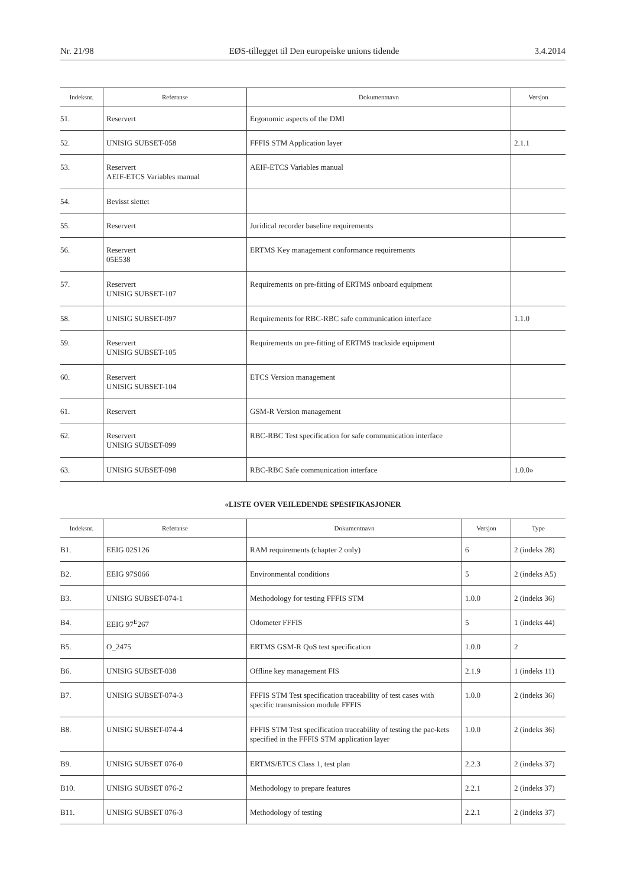Nr. 21/98 EØS-tillegget til Den europeiske unions tidende 3.4.2014
| Indeksnr. | Referanse | Dokumentnavn | Versjon |
| --- | --- | --- | --- |
| 51. | Reservert | Ergonomic aspects of the DMI | |
| 52. | UNISIG SUBSET-058 | FFFIS STM Application layer | 2.1.1 |
| 53. | Reservert AEIF-ETCS Variables manual | AEIF-ETCS Variables manual | |
| 54. | Bevisst slettet | | |
| 55. | Reservert | Juridical recorder baseline requirements | |
| 56. | Reservert 05E538 | ERTMS Key management conformance requirements | |
| 57. | Reservert UNISIG SUBSET-107 | Requirements on pre-fitting of ERTMS onboard equipment | |
| 58. | UNISIG SUBSET-097 | Requirements for RBC-RBC safe communication interface | 1.1.0 |
| 59. | Reservert UNISIG SUBSET-105 | Requirements on pre-fitting of ERTMS trackside equipment | |
| 60. | Reservert UNISIG SUBSET-104 | ETCS Version management | |
| 61. | Reservert | GSM-R Version management | |
| 62. | Reservert UNISIG SUBSET-099 | RBC-RBC Test specification for safe communication interface | |
| 63. | UNISIG SUBSET-098 | RBC-RBC Safe communication interface | 1.0.0» |
«LISTE OVER VEILEDENDE SPESIFIKASJONER
| Indeksnr. | Referanse | Dokumentnavn | Versjon | Type |
| --- | --- | --- | --- | --- |
| B1. | EEIG 02S126 | RAM requirements (chapter 2 only) | 6 | 2 (indeks 28) |
| B2. | EEIG 97S066 | Environmental conditions | 5 | 2 (indeks A5) |
| B3. | UNISIG SUBSET-074-1 | Methodology for testing FFFIS STM | 1.0.0 | 2 (indeks 36) |
| B4. | EEIG 97<sup>E</sup>267 | Odometer FFFIS | 5 | 1 (indeks 44) |
| B5. | O_2475 | ERTMS GSM-R QoS test specification | 1.0.0 | 2 |
| B6. | UNISIG SUBSET-038 | Offline key management FIS | 2.1.9 | 1 (indeks 11) |
| B7. | UNISIG SUBSET-074-3 | FFFIS STM Test specification traceability of test cases with specific transmission module FFFIS | 1.0.0 | 2 (indeks 36) |
| B8. | UNISIG SUBSET-074-4 | FFFIS STM Test specification traceability of testing the pac-kets specified in the FFFIS STM application layer | 1.0.0 | 2 (indeks 36) |
| B9. | UNISIG SUBSET 076-0 | ERTMS/ETCS Class 1, test plan | 2.2.3 | 2 (indeks 37) |
| B10. | UNISIG SUBSET 076-2 | Methodology to prepare features | 2.2.1 | 2 (indeks 37) |
| B11. | UNISIG SUBSET 076-3 | Methodology of testing | 2.2.1 | 2 (indeks 37) |